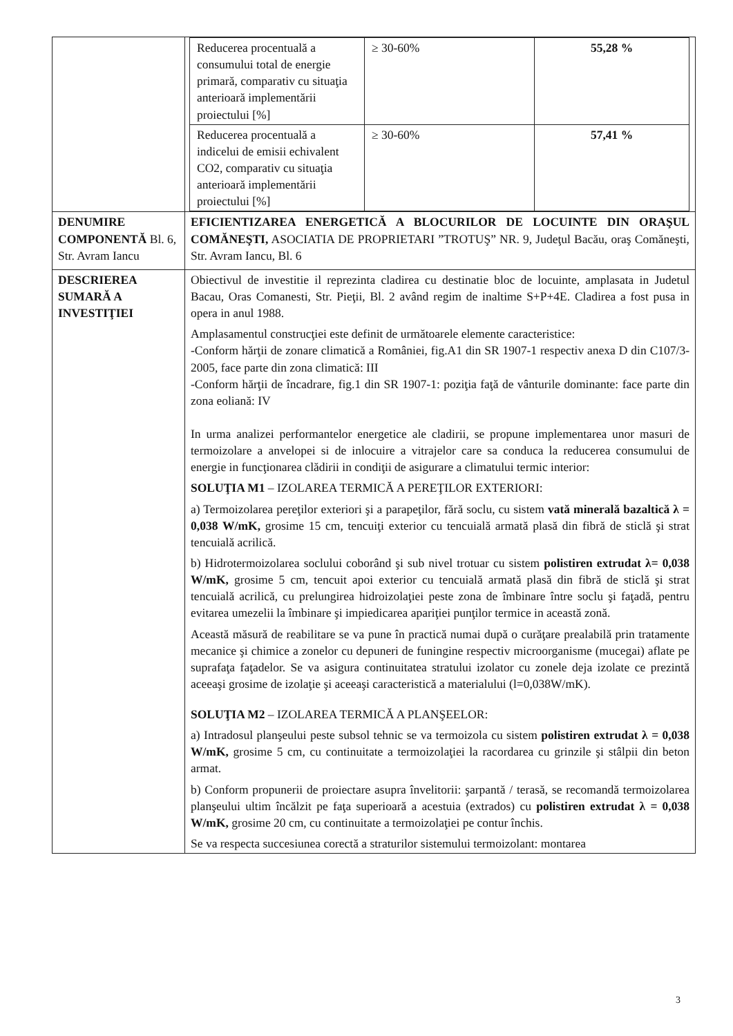| | / Reducerea procentuală a consumului total de energie primară, comparativ cu situaţia anterioară implementării proiectului [%] / ≥ 30-60% / 55,28 % / / Reducerea procentuală a indicelui de emisii echivalent CO2, comparativ cu situaţia anterioară implementării proiectului [%] / ≥ 30-60% / 57,41 % / |
| DENUMIRE COMPONENTĂ Bl. 6, Str. Avram Iancu | EFICIENTIZAREA ENERGETICĂ A BLOCURILOR DE LOCUINTE DIN ORAŞUL COMĂNEŞTI, ASOCIATIA DE PROPRIETARI ”TROTUŞ” NR. 9, Judeţul Bacău, oraş Comăneşti, Str. Avram Iancu, Bl. 6 |
| DESCRIEREA SUMARĂ A INVESTIŢIEI | Obiectivul de investitie il reprezinta cladirea cu destinatie bloc de locuinte, amplasata in Judetul Bacau, Oras Comanesti, Str. Pieţii, Bl. 2 având regim de inaltime S+P+4E. Cladirea a fost pusa in opera in anul 1988. Amplasamentul construcţiei este definit de următoarele elemente caracteristice: -Conform hărţii de zonare climatică a României, fig.A1 din SR 1907-1 respectiv anexa D din C107/3-2005, face parte din zona climatică: III -Conform hărţii de încadrare, fig.1 din SR 1907-1: poziţia faţă de vânturile dominante: face parte din zona eoliană: IV In urma analizei performantelor energetice ale cladirii, se propune implementarea unor masuri de termoizolare a anvelopei si de inlocuire a vitrajelor care sa conduca la reducerea consumului de energie in funcţionarea clădirii in condiţii de asigurare a climatului termic interior: SOLUŢIA M1 – IZOLAREA TERMICĂ A PEREŢILOR EXTERIORI: a) Termoizolarea pereţilor exteriori şi a parapeţilor, fără soclu, cu sistem vată minerală bazaltică λ = 0,038 W/mK, grosime 15 cm, tencuiţi exterior cu tencuială armată plasă din fibră de sticlă şi strat tencuială acrilică. b) Hidrotermoizolarea soclului coborând şi sub nivel trotuar cu sistem polistiren extrudat λ= 0,038 W/mK, grosime 5 cm, tencuit apoi exterior cu tencuială armată plasă din fibră de sticlă şi strat tencuială acrilică, cu prelungirea hidroizolaţiei peste zona de îmbinare între soclu şi faţadă, pentru evitarea umezelii la îmbinare şi impiedicarea apariţiei punţilor termice in această zonă. Această măsură de reabilitare se va pune în practică numai după o curăţare prealabilă prin tratamente mecanice şi chimice a zonelor cu depuneri de funingine respectiv microorganisme (mucegai) aflate pe suprafaţa faţadelor. Se va asigura continuitatea stratului izolator cu zonele deja izolate ce prezintă aceeaşi grosime de izolaţie şi aceeaşi caracteristică a materialului (l=0,038W/mK). SOLUŢIA M2 – IZOLAREA TERMICĂ A PLANŞEELOR: a) Intradosul planşeului peste subsol tehnic se va termoizola cu sistem polistiren extrudat λ = 0,038 W/mK, grosime 5 cm, cu continuitate a termoizolaţiei la racordarea cu grinzile şi stâlpii din beton armat. b) Conform propunerii de proiectare asupra învelitorii: şarpantă / terasă, se recomandă termoizolarea planşeului ultim încălzit pe faţa superioară a acestuia (extrados) cu polistiren extrudat λ = 0,038 W/mK, grosime 20 cm, cu continuitate a termoizolaţiei pe contur închis. Se va respecta succesiunea corectă a straturilor sistemului termoizolant: montarea |
3